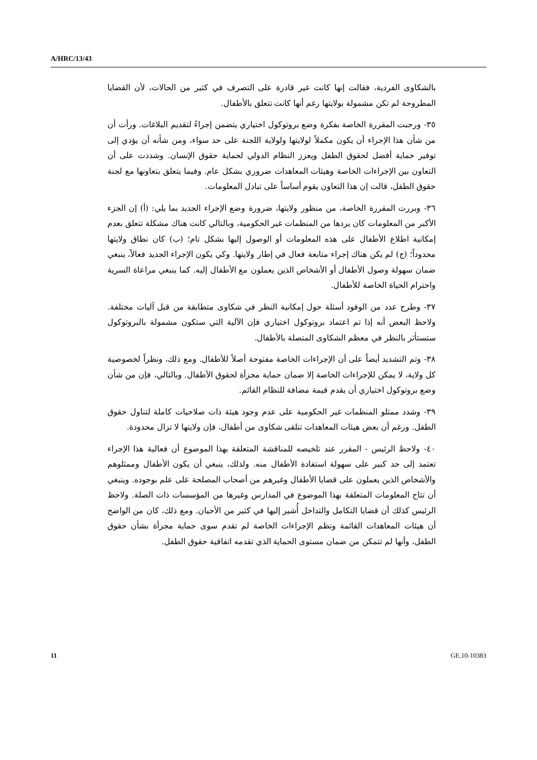A/HRC/13/43
بالشكاوى الفردية، فقالت إنها كانت غير قادرة على التصرف في كثير من الحالات، لأن القضايا المطروحة لم تكن مشمولة بولايتها رغم أنها كانت تتعلق بالأطفال.
٣٥- ورحبت المقررة الخاصة بفكرة وضع بروتوكول اختياري يتضمن إجراءً لتقديم البلاغات. ورأت أن من شأن هذا الإجراء أن يكون مكملاً لولايتها ولولاية اللجنة على حد سواء، ومن شأنه أن يؤدي إلى توفير حماية أفضل لحقوق الطفل ويعزز النظام الدولي لحماية حقوق الإنسان. وشددت على أن التعاون بين الإجراءات الخاصة وهيئات المعاهدات ضروري بشكل عام. وفيما يتعلق بتعاونها مع لجنة حقوق الطفل، قالت إن هذا التعاون يقوم أساساً على تبادل المعلومات.
٣٦- وبررت المقررة الخاصة، من منظور ولايتها، ضرورة وضع الإجراء الجديد بما يلي: (أ) إن الجزء الأكبر من المعلومات كان يردها من المنظمات غير الحكومية، وبالتالي كانت هناك مشكلة تتعلق بعدم إمكانية اطلاع الأطفال على هذه المعلومات أو الوصول إليها بشكل تام؛ (ب) كان نطاق ولايتها محدوداً؛ (ج) لم يكن هناك إجراء متابعة فعال في إطار ولايتها. وكي يكون الإجراء الجديد فعالاً، ينبغي ضمان سهولة وصول الأطفال أو الأشخاص الذين يعملون مع الأطفال إليه. كما ينبغي مراعاة السرية واحترام الحياة الخاصة للأطفال.
٣٧- وطرح عدد من الوفود أسئلة حول إمكانية النظر في شكاوى متطابقة من قبل آليات مختلفة. ولاحظ البعض أنه إذا تم اعتماد بروتوكول اختياري فإن الآلية التي ستكون مشمولة بالبروتوكول ستستأثر بالنظر في معظم الشكاوى المتصلة بالأطفال.
٣٨- وتم التشديد أيضاً على أن الإجراءات الخاصة مفتوحة أصلاً للأطفال. ومع ذلك، ونظراً لخصوصية كل ولاية، لا يمكن للإجراءات الخاصة إلا ضمان حماية مجزأة لحقوق الأطفال. وبالتالي، فإن من شأن وضع بروتوكول اختياري أن يقدم قيمة مضافة للنظام القائم.
٣٩- وشدد ممثلو المنظمات غير الحكومية على عدم وجود هيئة ذات صلاحيات كاملة لتناول حقوق الطفل. ورغم أن بعض هيئات المعاهدات تتلقى شكاوى من أطفال، فإن ولايتها لا تزال محدودة.
٤٠- ولاحظ الرئيس - المقرر عند تلخيصه للمناقشة المتعلقة بهذا الموضوع أن فعالية هذا الإجراء تعتمد إلى حد كبير على سهولة استفادة الأطفال منه. ولذلك، ينبغي أن يكون الأطفال وممثلوهم والأشخاص الذين يعملون على قضايا الأطفال وغيرهم من أصحاب المصلحة على علم بوجوده. وينبغي أن تتاح المعلومات المتعلقة بهذا الموضوع في المدارس وغيرها من المؤسسات ذات الصلة. ولاحظ الرئيس كذلك أن قضايا التكامل والتداخل أُشير إليها في كثير من الأحيان. ومع ذلك، كان من الواضح أن هيئات المعاهدات القائمة ونظم الإجراءات الخاصة لم تقدم سوى حماية مجزأة بشأن حقوق الطفل، وأنها لم تتمكن من ضمان مستوى الحماية الذي تقدمه اتفاقية حقوق الطفل.
11 GE.10-10383